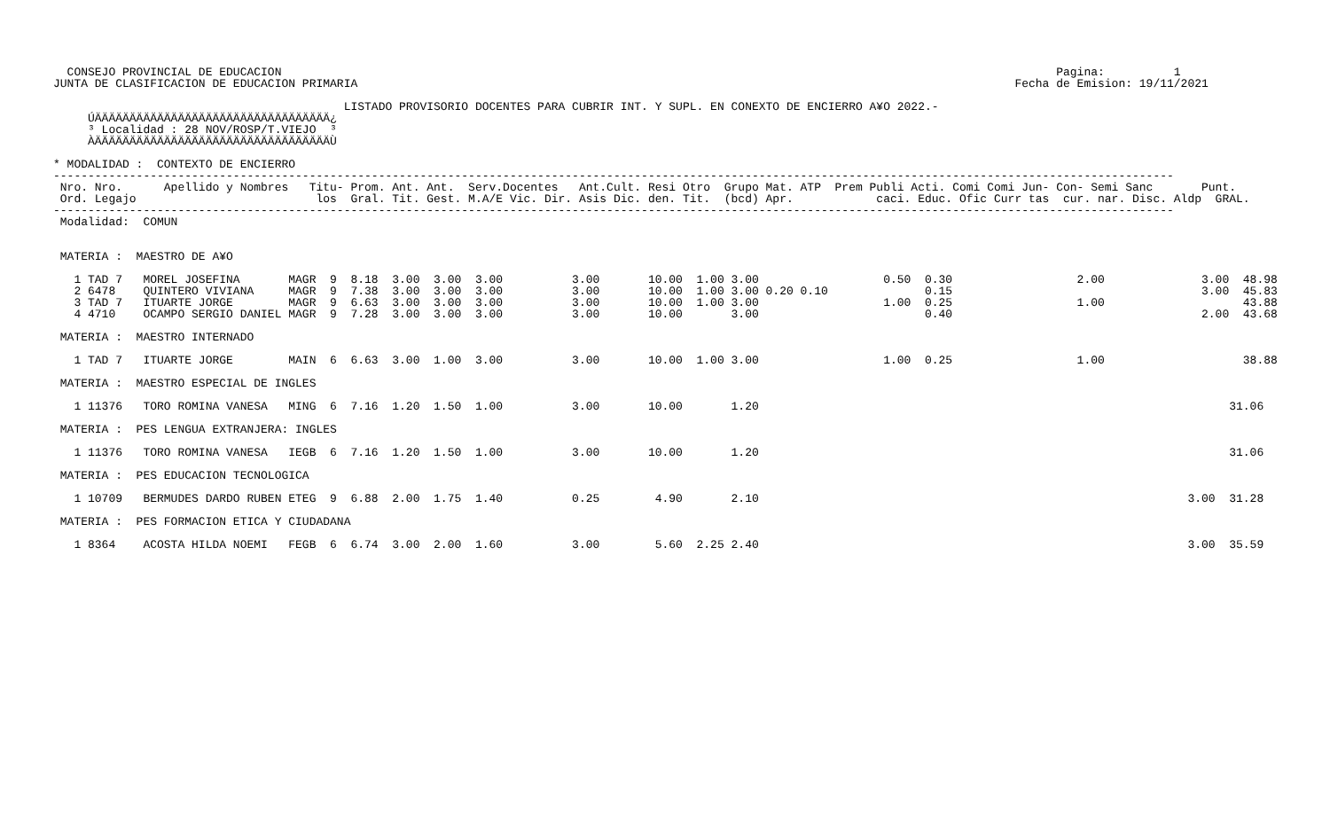CONSEJO PROVINCIAL DE EDUCACION                                                                                                                Pagina:          1
JUNTA DE CLASIFICACION DE EDUCACION PRIMARIA                                                                                               Fecha de Emision: 19/11/2021

                                          LISTADO PROVISORIO DOCENTES PARA CUBRIR INT. Y SUPL. EN CONEXTO DE ENCIERRO A¥O 2022.-
     ÚÄÄÄÄÄÄÄÄÄÄÄÄÄÄÄÄÄÄÄÄÄÄÄÄÄÄÄÄÄÄÄÄÄÄ¿
     ³ Localidad : 28 NOV/ROSP/T.VIEJO  ³
     ÀÄÄÄÄÄÄÄÄÄÄÄÄÄÄÄÄÄÄÄÄÄÄÄÄÄÄÄÄÄÄÄÄÄÄÙ

* MODALIDAD :  CONTEXTO DE ENCIERRO
------------------------------------------------------------------------------------------------------------------------------------------------------------------
 Nro. Nro.      Apellido y Nombres   Titu- Prom. Ant. Ant.  Serv.Docentes   Ant.Cult. Resi Otro  Grupo Mat. ATP  Prem Publi Acti. Comi Comi Jun- Con- Semi Sanc       Punt.
 Ord. Legajo                          los  Gral. Tit. Gest. M.A/E Vic. Dir. Asis Dic. den. Tit.  (bcd) Apr.            caci. Educ. Ofic Curr tas  cur. nar. Disc. Aldp  GRAL.
------------------------------------------------------------------------------------------------------------------------------------------------------------------
 Modalidad:  COMUN


 MATERIA :  MAESTRO DE A¥O

   1 TAD 7   MOREL JOSEFINA       MAGR  9  8.18  3.00  3.00  3.00          3.00       10.00  1.00 3.00                  0.50  0.30                  2.00              3.00  48.98
   2 6478    QUINTERO VIVIANA     MAGR  9  7.38  3.00  3.00  3.00          3.00       10.00  1.00 3.00 0.20 0.10              0.15                                    3.00  45.83
   3 TAD 7   ITUARTE JORGE        MAGR  9  6.63  3.00  3.00  3.00          3.00       10.00  1.00 3.00                  1.00  0.25                  1.00                    43.88
   4 4710    OCAMPO SERGIO DANIEL MAGR  9  7.28  3.00  3.00  3.00          3.00       10.00       3.00                        0.40                                    2.00  43.68

 MATERIA :  MAESTRO INTERNADO

   1 TAD 7   ITUARTE JORGE        MAIN  6  6.63  3.00  1.00  3.00          3.00       10.00  1.00 3.00                  1.00  0.25                  1.00                    38.88

 MATERIA :  MAESTRO ESPECIAL DE INGLES

   1 11376   TORO ROMINA VANESA   MING  6  7.16  1.20  1.50  1.00          3.00       10.00       1.20                                                                    31.06

 MATERIA :  PES LENGUA EXTRANJERA: INGLES

   1 11376   TORO ROMINA VANESA   IEGB  6  7.16  1.20  1.50  1.00          3.00       10.00       1.20                                                                    31.06

 MATERIA :  PES EDUCACION TECNOLOGICA

   1 10709   BERMUDES DARDO RUBEN ETEG  9  6.88  2.00  1.75  1.40          0.25        4.90       2.10                                                              3.00  31.28

 MATERIA :  PES FORMACION ETICA Y CIUDADANA

   1 8364    ACOSTA HILDA NOEMI   FEGB  6  6.74  3.00  2.00  1.60          3.00        5.60  2.25 2.40                                                              3.00  35.59